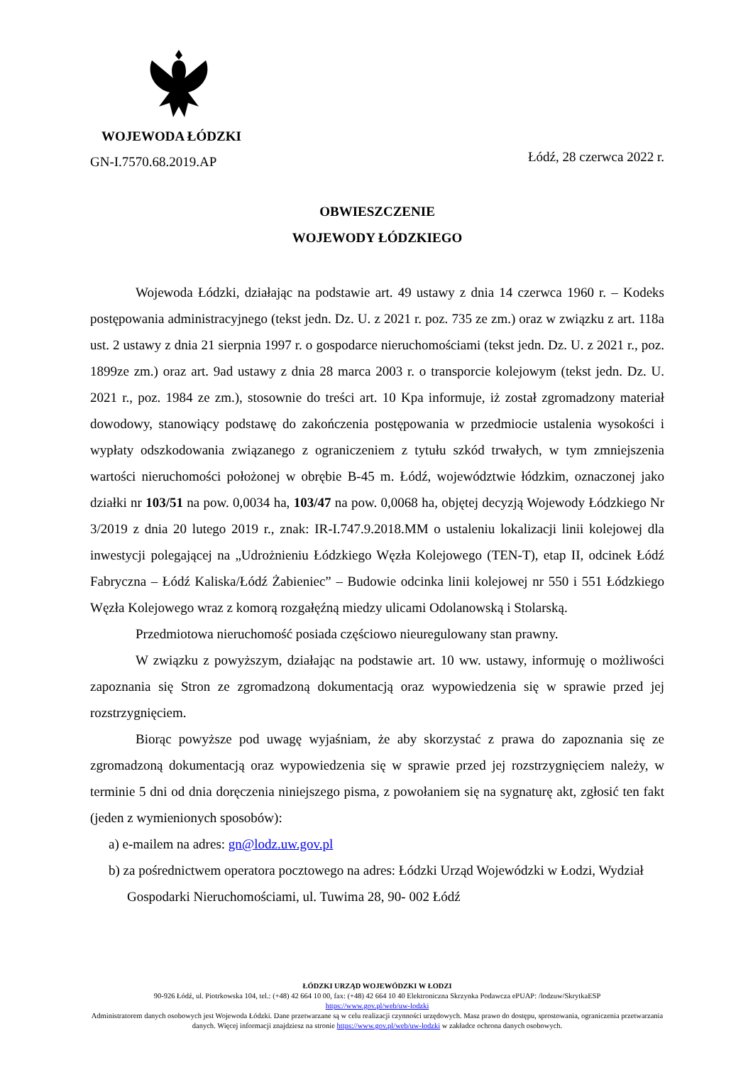WOJEWODA ŁÓDZKI
GN-I.7570.68.2019.AP
Łódź, 28 czerwca 2022 r.
OBWIESZCZENIE
WOJEWODY ŁÓDZKIEGO
Wojewoda Łódzki, działając na podstawie art. 49 ustawy z dnia 14 czerwca 1960 r. – Kodeks postępowania administracyjnego (tekst jedn. Dz. U. z 2021 r. poz. 735 ze zm.) oraz w związku z art. 118a ust. 2 ustawy z dnia 21 sierpnia 1997 r. o gospodarce nieruchomościami (tekst jedn. Dz. U. z 2021 r., poz. 1899ze zm.) oraz art. 9ad ustawy z dnia 28 marca 2003 r. o transporcie kolejowym (tekst jedn. Dz. U. 2021 r., poz. 1984 ze zm.), stosownie do treści art. 10 Kpa informuje, iż został zgromadzony materiał dowodowy, stanowiący podstawę do zakończenia postępowania w przedmiocie ustalenia wysokości i wypłaty odszkodowania związanego z ograniczeniem z tytułu szkód trwałych, w tym zmniejszenia wartości nieruchomości położonej w obrębie B-45 m. Łódź, województwie łódzkim, oznaczonej jako działki nr 103/51 na pow. 0,0034 ha, 103/47 na pow. 0,0068 ha, objętej decyzją Wojewody Łódzkiego Nr 3/2019 z dnia 20 lutego 2019 r., znak: IR-I.747.9.2018.MM o ustaleniu lokalizacji linii kolejowej dla inwestycji polegającej na „Udrożnieniu Łódzkiego Węzła Kolejowego (TEN-T), etap II, odcinek Łódź Fabryczna – Łódź Kaliska/Łódź Żabieniec” – Budowie odcinka linii kolejowej nr 550 i 551 Łódzkiego Węzła Kolejowego wraz z komorą rozgałęźną miedzy ulicami Odolanowską i Stolarską.
Przedmiotowa nieruchomość posiada częściowo nieuregulowany stan prawny.
W związku z powyższym, działając na podstawie art. 10 ww. ustawy, informuję o możliwości zapoznania się Stron ze zgromadzoną dokumentacją oraz wypowiedzenia się w sprawie przed jej rozstrzygnięciem.
Biorąc powyższe pod uwagę wyjaśniam, że aby skorzystać z prawa do zapoznania się ze zgromadzoną dokumentacją oraz wypowiedzenia się w sprawie przed jej rozstrzygnięciem należy, w terminie 5 dni od dnia doręczenia niniejszego pisma, z powołaniem się na sygnaturę akt, zgłosić ten fakt (jeden z wymienionych sposobów):
a) e-mailem na adres: gn@lodz.uw.gov.pl
b) za pośrednictwem operatora pocztowego na adres: Łódzki Urząd Wojewódzki w Łodzi, Wydział Gospodarki Nieruchomościami, ul. Tuwima 28, 90- 002 Łódź
ŁÓDZKI URZĄD WOJEWÓDZKI W ŁODZI
90-926 Łódź, ul. Piotrkowska 104, tel.: (+48) 42 664 10 00, fax: (+48) 42 664 10 40 Elektroniczna Skrzynka Podawcza ePUAP: /lodzuw/SkrytkaESP
https://www.gov.pl/web/uw-lodzki
Administratorem danych osobowych jest Wojewoda Łódzki. Dane przetwarzane są w celu realizacji czynności urzędowych. Masz prawo do dostępu, sprostowania, ograniczenia przetwarzania danych. Więcej informacji znajdziesz na stronie https://www.gov.pl/web/uw-lodzki w zakładce ochrona danych osobowych.